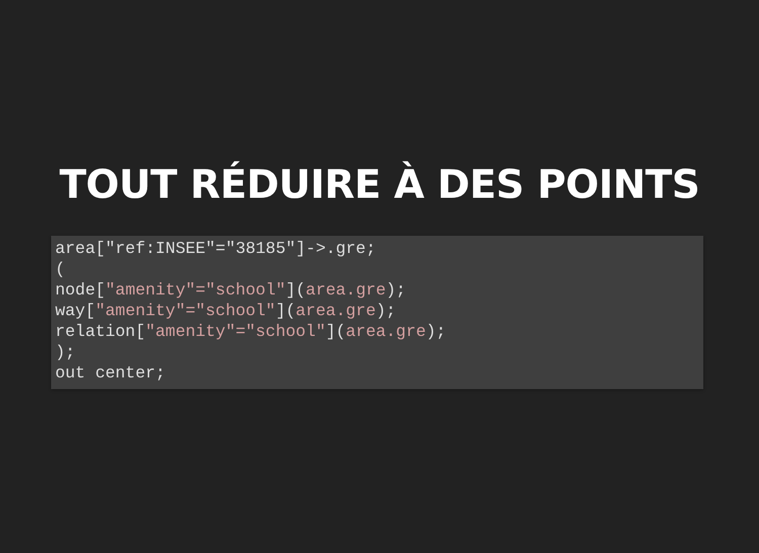TOUT RÉDUIRE À DES POINTS
area["ref:INSEE"="38185"]->.gre;
(
node["amenity"="school"](area.gre);
way["amenity"="school"](area.gre);
relation["amenity"="school"](area.gre);
);
out center;